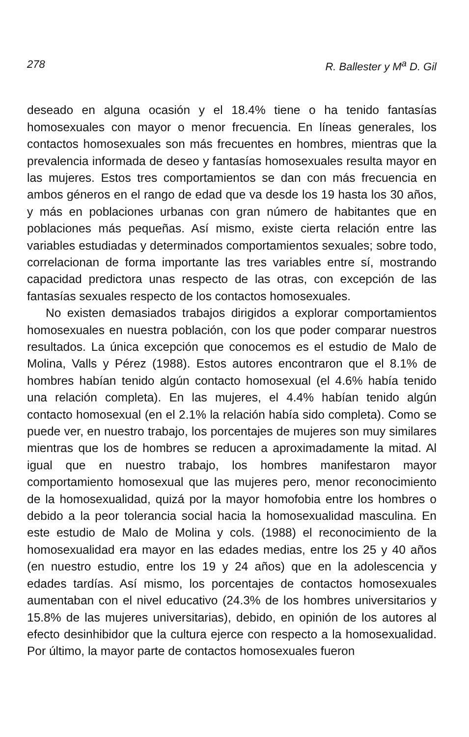278 R. Ballester y M<sup>a</sup> D. Gil
deseado en alguna ocasión y el 18.4% tiene o ha tenido fantasías homosexuales con mayor o menor frecuencia. En líneas generales, los contactos homosexuales son más frecuentes en hombres, mientras que la prevalencia informada de deseo y fantasías homosexuales resulta mayor en las mujeres. Estos tres comportamientos se dan con más frecuencia en ambos géneros en el rango de edad que va desde los 19 hasta los 30 años, y más en poblaciones urbanas con gran número de habitantes que en poblaciones más pequeñas. Así mismo, existe cierta relación entre las variables estudiadas y determinados comportamientos sexuales; sobre todo, correlacionan de forma importante las tres variables entre sí, mostrando capacidad predictora unas respecto de las otras, con excepción de las fantasías sexuales respecto de los contactos homosexuales.
No existen demasiados trabajos dirigidos a explorar comportamientos homosexuales en nuestra población, con los que poder comparar nuestros resultados. La única excepción que conocemos es el estudio de Malo de Molina, Valls y Pérez (1988). Estos autores encontraron que el 8.1% de hombres habían tenido algún contacto homosexual (el 4.6% había tenido una relación completa). En las mujeres, el 4.4% habían tenido algún contacto homosexual (en el 2.1% la relación había sido completa). Como se puede ver, en nuestro trabajo, los porcentajes de mujeres son muy similares mientras que los de hombres se reducen a aproximadamente la mitad. Al igual que en nuestro trabajo, los hombres manifestaron mayor comportamiento homosexual que las mujeres pero, menor reconocimiento de la homosexualidad, quizá por la mayor homofobia entre los hombres o debido a la peor tolerancia social hacia la homosexualidad masculina. En este estudio de Malo de Molina y cols. (1988) el reconocimiento de la homosexualidad era mayor en las edades medias, entre los 25 y 40 años (en nuestro estudio, entre los 19 y 24 años) que en la adolescencia y edades tardías. Así mismo, los porcentajes de contactos homosexuales aumentaban con el nivel educativo (24.3% de los hombres universitarios y 15.8% de las mujeres universitarias), debido, en opinión de los autores al efecto desinhibidor que la cultura ejerce con respecto a la homosexualidad. Por último, la mayor parte de contactos homosexuales fueron